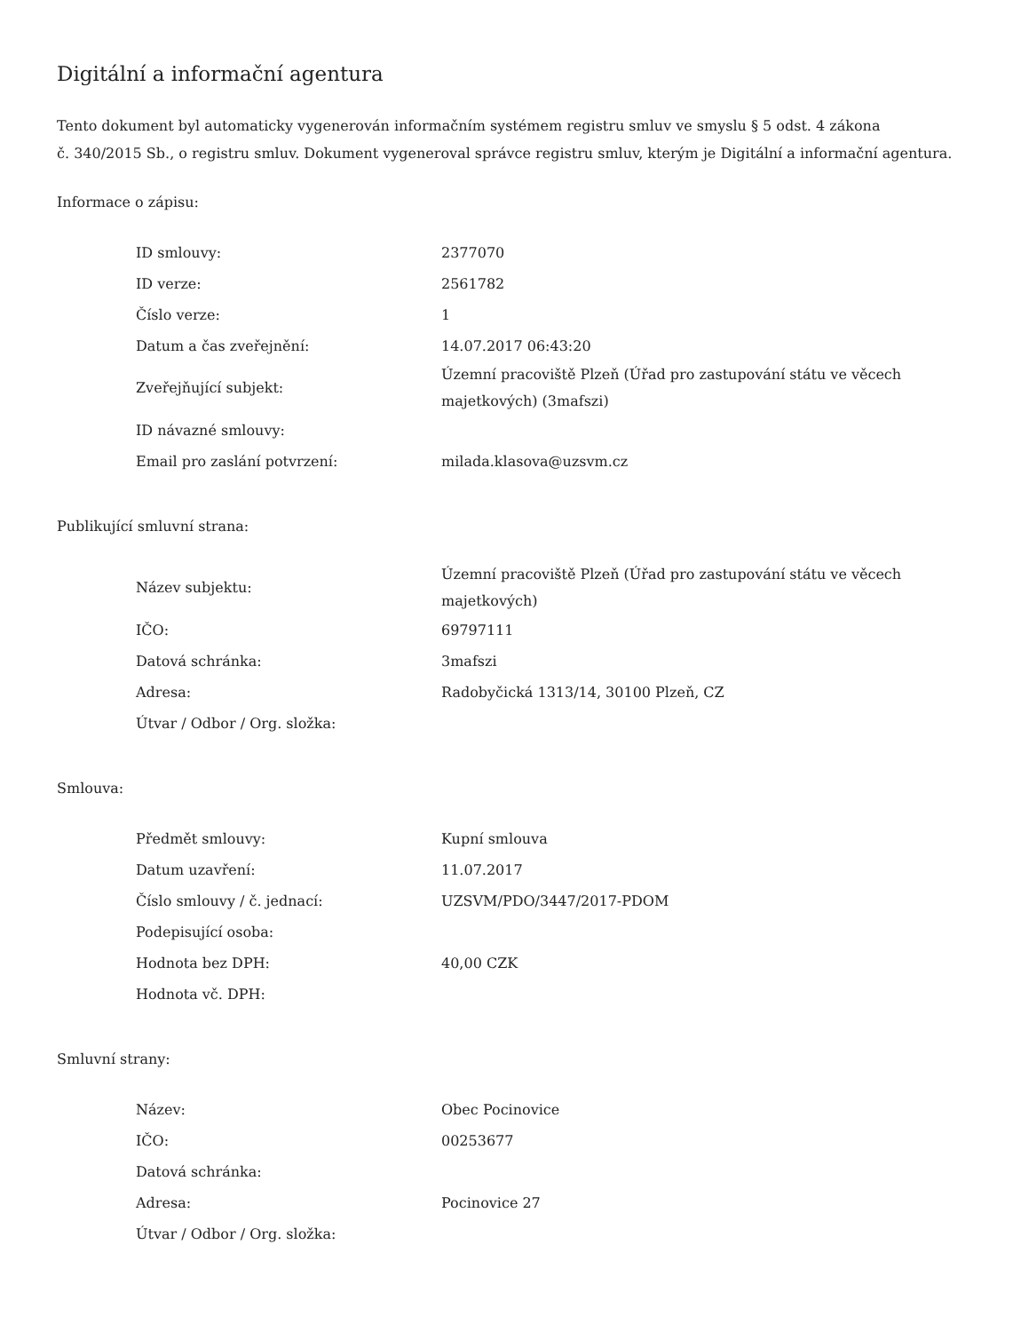Digitální a informační agentura
Tento dokument byl automaticky vygenerován informačním systémem registru smluv ve smyslu § 5 odst. 4 zákona
č. 340/2015 Sb., o registru smluv. Dokument vygeneroval správce registru smluv, kterým je Digitální a informační agentura.
Informace o zápisu:
| ID smlouvy: | 2377070 |
| ID verze: | 2561782 |
| Číslo verze: | 1 |
| Datum a čas zveřejnění: | 14.07.2017 06:43:20 |
| Zveřejňující subjekt: | Územní pracoviště Plzeň (Úřad pro zastupování státu ve věcech majetkových) (3mafszi) |
| ID návazné smlouvy: | |
| Email pro zaslání potvrzení: | milada.klasova@uzsvm.cz |
Publikující smluvní strana:
| Název subjektu: | Územní pracoviště Plzeň (Úřad pro zastupování státu ve věcech majetkových) |
| IČO: | 69797111 |
| Datová schránka: | 3mafszi |
| Adresa: | Radobyčická 1313/14, 30100 Plzeň, CZ |
| Útvar / Odbor / Org. složka: | |
Smlouva:
| Předmět smlouvy: | Kupní smlouva |
| Datum uzavření: | 11.07.2017 |
| Číslo smlouvy / č. jednací: | UZSVM/PDO/3447/2017-PDOM |
| Podepisující osoba: | |
| Hodnota bez DPH: | 40,00 CZK |
| Hodnota vč. DPH: | |
Smluvní strany:
| Název: | Obec Pocinovice |
| IČO: | 00253677 |
| Datová schránka: | |
| Adresa: | Pocinovice 27 |
| Útvar / Odbor / Org. složka: | |